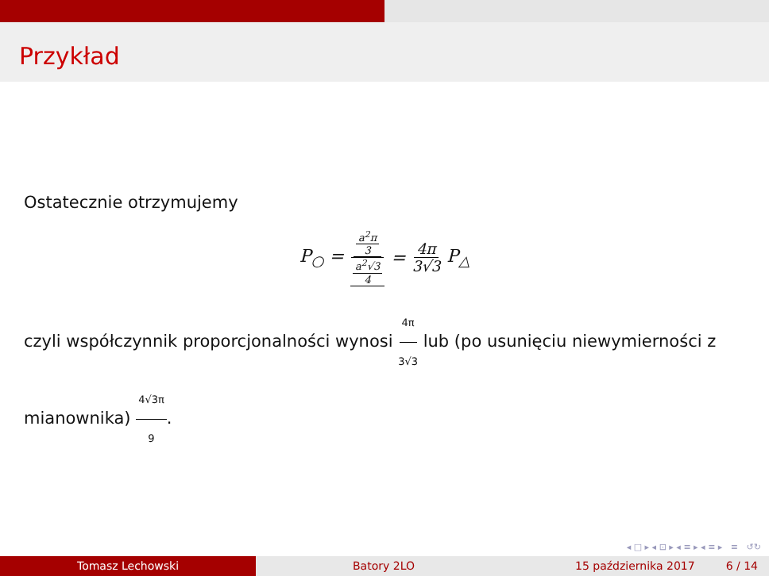Przykład
Ostatecznie otrzymujemy
P<sub>○</sub> = a<sup>2</sup>π 3 a<sup>2</sup>√3 4 = 4π 3√3 P<sub>△</sub>
czyli współczynnik proporcjonalności wynosi 4π 3√3 lub (po usunięciu niewymierności z mianownika) 4√3π 9.
◂ □ ▸ ◂ ⊡ ▸ ◂ ≡ ▸ ◂ ≡ ▸ ≡ ↺↻
Tomasz Lechowski Batory 2LO 15 października 2017 6 / 14